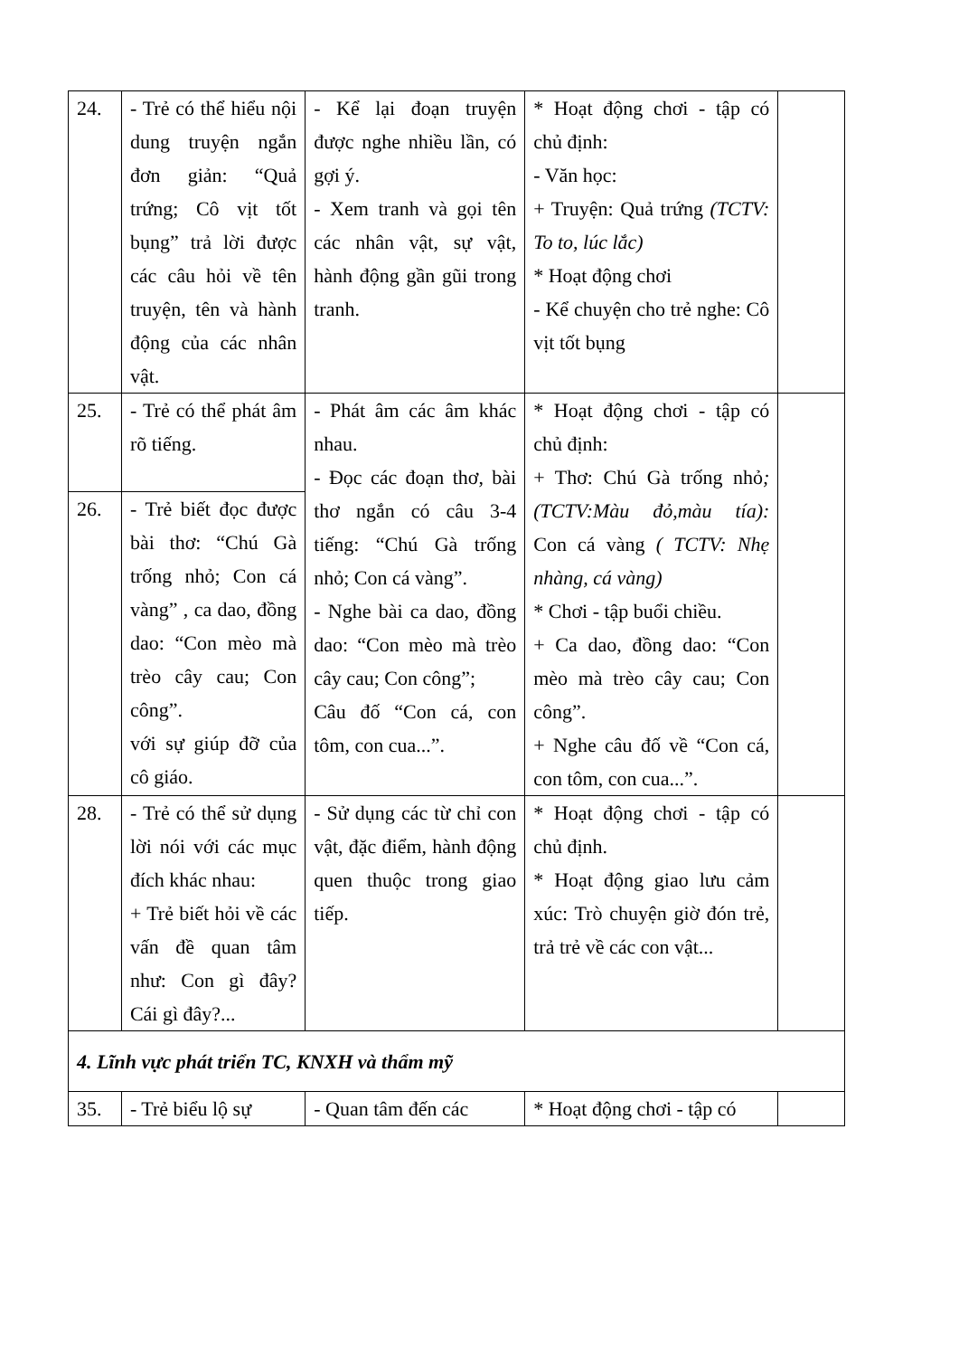| 24. | - Trẻ có thể hiểu nội dung truyện ngắn đơn giản: “Quả trứng; Cô vịt tốt bụng” trả lời được các câu hỏi về tên truyện, tên và hành động của các nhân vật. | - Kể lại đoạn truyện được nghe nhiều lần, có gợi ý. - Xem tranh và gọi tên các nhân vật, sự vật, hành động gần gũi trong tranh. | * Hoạt động chơi - tập có chủ định: - Văn học: + Truyện: Quả trứng (TCTV: To to, lúc lắc) * Hoạt động chơi - Kể chuyện cho trẻ nghe: Cô vịt tốt bụng | |
| 25. | - Trẻ có thể phát âm rõ tiếng. | - Phát âm các âm khác nhau. - Đọc các đoạn thơ, bài thơ ngắn có câu 3-4 tiếng: “Chú Gà trống nhỏ; Con cá vàng”. - Nghe bài ca dao, đồng dao: “Con mèo mà trèo cây cau; Con công”; Câu đố “Con cá, con tôm, con cua...”. | * Hoạt động chơi - tập có chủ định: + Thơ: Chú Gà trống nhỏ ;(TCTV:Màu đỏ,màu tía): Con cá vàng ( TCTV: Nhẹ nhàng, cá vàng) * Chơi - tập buổi chiều. + Ca dao, đồng dao: “Con mèo mà trèo cây cau; Con công”. + Nghe câu đố về “Con cá, con tôm, con cua...”. | |
| 26. | - Trẻ biết đọc được bài thơ: “Chú Gà trống nhỏ; Con cá vàng” , ca dao, đồng dao: “Con mèo mà trèo cây cau; Con công”. với sự giúp đỡ của cô giáo. | | | |
| 28. | - Trẻ có thể sử dụng lời nói với các mục đích khác nhau: + Trẻ biết hỏi về các vấn đề quan tâm như: Con gì đây? Cái gì đây?... | - Sử dụng các từ chỉ con vật, đặc điểm, hành động quen thuộc trong giao tiếp. | * Hoạt động chơi - tập có chủ định. * Hoạt động giao lưu cảm xúc: Trò chuyện giờ đón trẻ, trả trẻ về các con vật... | |
| 4. Lĩnh vực phát triển TC, KNXH và thẩm mỹ | | | | |
| 35. | - Trẻ biểu lộ sự | - Quan tâm đến các | * Hoạt động chơi - tập có | |